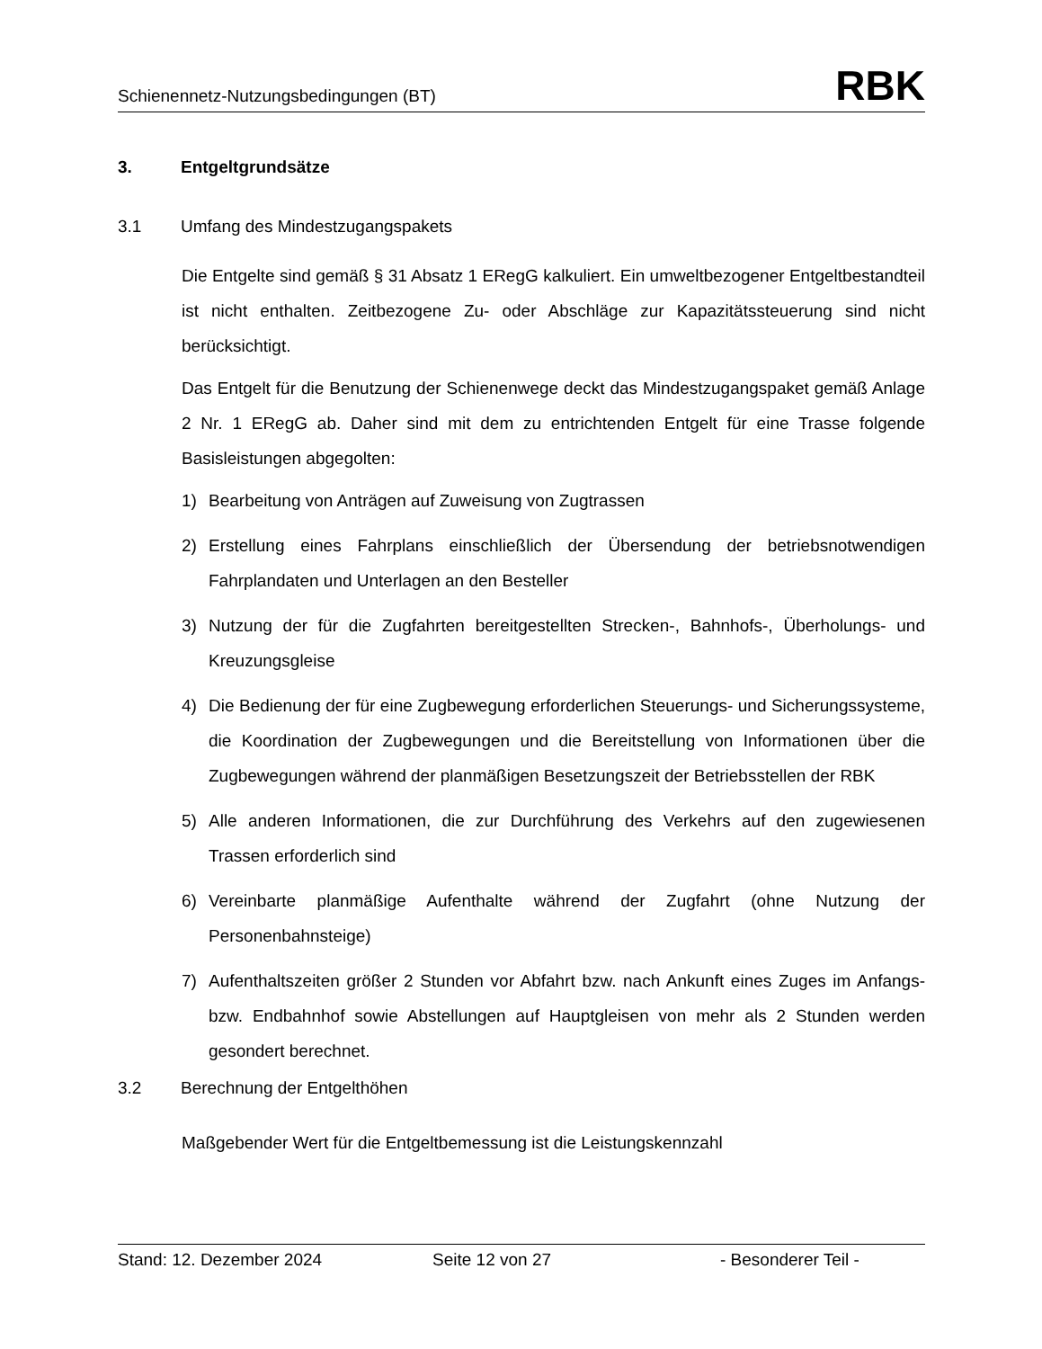Schienennetz-Nutzungsbedingungen (BT) RBK
3. Entgeltgrundsätze
3.1 Umfang des Mindestzugangspakets
Die Entgelte sind gemäß § 31 Absatz 1 ERegG kalkuliert. Ein umweltbezogener Entgeltbestandteil ist nicht enthalten. Zeitbezogene Zu- oder Abschläge zur Kapazitätssteuerung sind nicht berücksichtigt.
Das Entgelt für die Benutzung der Schienenwege deckt das Mindestzugangspaket gemäß Anlage 2 Nr. 1 ERegG ab. Daher sind mit dem zu entrichtenden Entgelt für eine Trasse folgende Basisleistungen abgegolten:
1) Bearbeitung von Anträgen auf Zuweisung von Zugtrassen
2) Erstellung eines Fahrplans einschließlich der Übersendung der betriebsnot­wendigen Fahrplandaten und Unterlagen an den Besteller
3) Nutzung der für die Zugfahrten bereitgestellten Strecken-, Bahnhofs-, Über­holungs- und Kreuzungsgleise
4) Die Bedienung der für eine Zugbewegung erforderlichen Steuerungs- und Sicherungssysteme, die Koordination der Zugbewegungen und die Bereitstellung von Informationen über die Zugbewegungen während der planmäßigen Besetzungszeit der Betriebsstellen der RBK
5) Alle anderen Informationen, die zur Durchführung des Verkehrs auf den zuge­wiesenen Trassen erforderlich sind
6) Vereinbarte planmäßige Aufenthalte während der Zugfahrt (ohne Nutzung der Personenbahnsteige)
7) Aufenthaltszeiten größer 2 Stunden vor Abfahrt bzw. nach Ankunft eines Zuges im Anfangs- bzw. Endbahnhof sowie Abstellungen auf Hauptgleisen von mehr als 2 Stunden werden gesondert berechnet.
3.2 Berechnung der Entgelthöhen
Maßgebender Wert für die Entgeltbemessung ist die Leistungskennzahl
Stand: 12. Dezember 2024 Seite 12 von 27 - Besonderer Teil -